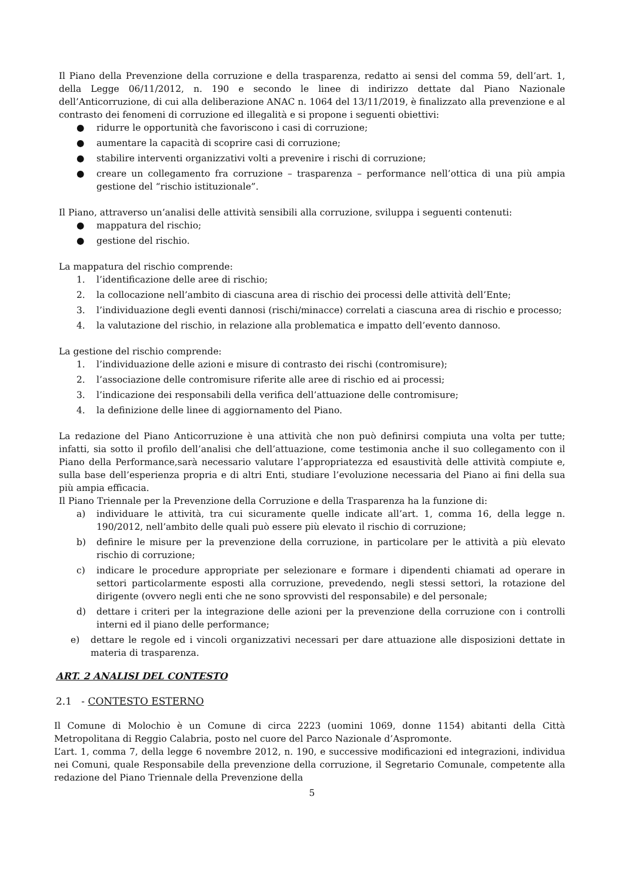Il Piano della Prevenzione della corruzione e della trasparenza, redatto ai sensi del comma 59, dell’art. 1, della Legge 06/11/2012, n. 190 e secondo le linee di indirizzo dettate dal Piano Nazionale dell’Anticorruzione, di cui alla deliberazione ANAC n. 1064 del 13/11/2019, è finalizzato alla prevenzione e al contrasto dei fenomeni di corruzione ed illegalità e si propone i seguenti obiettivi:
● ridurre le opportunità che favoriscono i casi di corruzione;
● aumentare la capacità di scoprire casi di corruzione;
● stabilire interventi organizzativi volti a prevenire i rischi di corruzione;
● creare un collegamento fra corruzione – trasparenza – performance nell’ottica di una più ampia gestione del “rischio istituzionale”.
Il Piano, attraverso un’analisi delle attività sensibili alla corruzione, sviluppa i seguenti contenuti:
● mappatura del rischio;
● gestione del rischio.
La mappatura del rischio comprende:
1. l’identificazione delle aree di rischio;
2. la collocazione nell’ambito di ciascuna area di rischio dei processi delle attività dell’Ente;
3. l’individuazione degli eventi dannosi (rischi/minacce) correlati a ciascuna area di rischio e processo;
4. la valutazione del rischio, in relazione alla problematica e impatto dell’evento dannoso.
La gestione del rischio comprende:
1. l’individuazione delle azioni e misure di contrasto dei rischi (contromisure);
2. l’associazione delle contromisure riferite alle aree di rischio ed ai processi;
3. l’indicazione dei responsabili della verifica dell’attuazione delle contromisure;
4. la definizione delle linee di aggiornamento del Piano.
La redazione del Piano Anticorruzione è una attività che non può definirsi compiuta una volta per tutte; infatti, sia sotto il profilo dell’analisi che dell’attuazione, come testimonia anche il suo collegamento con il Piano della Performance,sarà necessario valutare l’appropriatezza ed esaustività delle attività compiute e, sulla base dell’esperienza propria e di altri Enti, studiare l’evoluzione necessaria del Piano ai fini della sua più ampia efficacia.
Il Piano Triennale per la Prevenzione della Corruzione e della Trasparenza ha la funzione di:
a) individuare le attività, tra cui sicuramente quelle indicate all’art. 1, comma 16, della legge n. 190/2012, nell’ambito delle quali può essere più elevato il rischio di corruzione;
b) definire le misure per la prevenzione della corruzione, in particolare per le attività a più elevato rischio di corruzione;
c) indicare le procedure appropriate per selezionare e formare i dipendenti chiamati ad operare in settori particolarmente esposti alla corruzione, prevedendo, negli stessi settori, la rotazione del dirigente (ovvero negli enti che ne sono sprovvisti del responsabile) e del personale;
d) dettare i criteri per la integrazione delle azioni per la prevenzione della corruzione con i controlli interni ed il piano delle performance;
e) dettare le regole ed i vincoli organizzativi necessari per dare attuazione alle disposizioni dettate in materia di trasparenza.
ART. 2 ANALISI DEL CONTESTO
2.1 - CONTESTO ESTERNO
Il Comune di Molochio è un Comune di circa 2223 (uomini 1069, donne 1154) abitanti della Città Metropolitana di Reggio Calabria, posto nel cuore del Parco Nazionale d’Aspromonte.
L’art. 1, comma 7, della legge 6 novembre 2012, n. 190, e successive modificazioni ed integrazioni, individua nei Comuni, quale Responsabile della prevenzione della corruzione, il Segretario Comunale, competente alla redazione del Piano Triennale della Prevenzione della
5